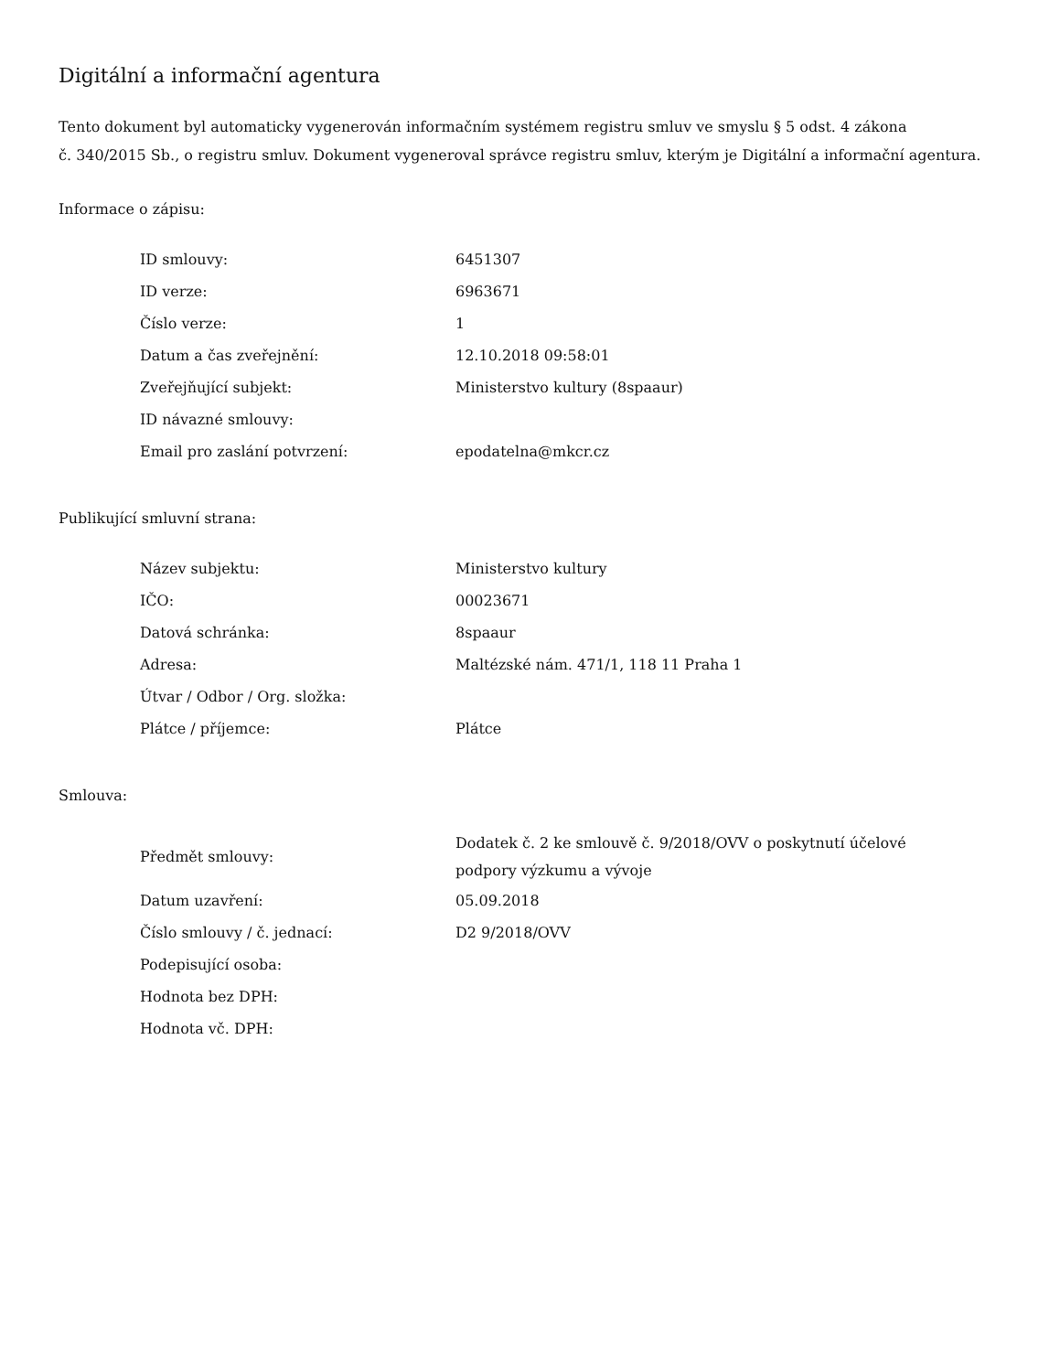Digitální a informační agentura
Tento dokument byl automaticky vygenerován informačním systémem registru smluv ve smyslu § 5 odst. 4 zákona
č. 340/2015 Sb., o registru smluv. Dokument vygeneroval správce registru smluv, kterým je Digitální a informační agentura.
Informace o zápisu:
| ID smlouvy: | 6451307 |
| ID verze: | 6963671 |
| Číslo verze: | 1 |
| Datum a čas zveřejnění: | 12.10.2018 09:58:01 |
| Zveřejňující subjekt: | Ministerstvo kultury (8spaaur) |
| ID návazné smlouvy: | |
| Email pro zaslání potvrzení: | epodatelna@mkcr.cz |
Publikující smluvní strana:
| Název subjektu: | Ministerstvo kultury |
| IČO: | 00023671 |
| Datová schránka: | 8spaaur |
| Adresa: | Maltézské nám. 471/1, 118 11 Praha 1 |
| Útvar / Odbor / Org. složka: | |
| Plátce / příjemce: | Plátce |
Smlouva:
| Předmět smlouvy: | Dodatek č. 2 ke smlouvě č. 9/2018/OVV o poskytnutí účelové podpory výzkumu a vývoje |
| Datum uzavření: | 05.09.2018 |
| Číslo smlouvy / č. jednací: | D2 9/2018/OVV |
| Podepisující osoba: | |
| Hodnota bez DPH: | |
| Hodnota vč. DPH: | |